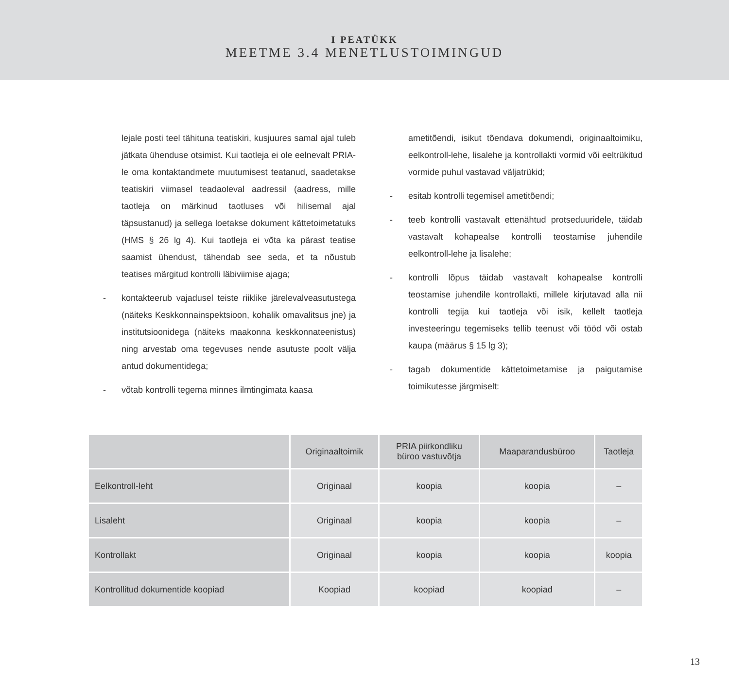I PEATÜKK
MEETME 3.4 MENETLUSTOIMINGUD
lejale posti teel tähituna teatiskiri, kusjuures samal ajal tuleb jätkata ühenduse otsimist. Kui taotleja ei ole eelnevalt PRIA-le oma kontaktandmete muutumisest teatanud, saadetakse teatiskiri viimasel teadaoleval aadressil (aadress, mille taotleja on märkinud taotluses või hilisemal ajal täpsustanud) ja sellega loetakse dokument kättetoimetatuks (HMS § 26 lg 4). Kui taotleja ei võta ka pärast teatise saamist ühendust, tähendab see seda, et ta nõustub teatises märgitud kontrolli läbiviimise ajaga;
- kontakteerub vajadusel teiste riiklike järelevalveasutustega (näiteks Keskkonnainspektsioon, kohalik omavalitsus jne) ja institutsioonidega (näiteks maakonna keskkonnateenistus) ning arvestab oma tegevuses nende asutuste poolt välja antud dokumentidega;
- võtab kontrolli tegema minnes ilmtingimata kaasa
ametitõendi, isikut tõendava dokumendi, originaaltoimiku, eelkontroll-lehe, lisalehe ja kontrollakti vormid või eeltrükitud vormide puhul vastavad väljatrükid;
- esitab kontrolli tegemisel ametitõendi;
- teeb kontrolli vastavalt ettenähtud protseduuridele, täidab vastavalt kohapealse kontrolli teostamise juhendile eelkontroll-lehe ja lisalehe;
- kontrolli lõpus täidab vastavalt kohapealse kontrolli teostamise juhendile kontrollakti, millele kirjutavad alla nii kontrolli tegija kui taotleja või isik, kellelt taotleja investeeringu tegemiseks tellib teenust või tööd või ostab kaupa (määrus § 15 lg 3);
- tagab dokumentide kättetoimetamise ja paigutamise toimikutesse järgmiselt:
| | Originaaltoimik | PRIA piirkondliku büroo vastuvõtja | Maaparandusbüroo | Taotleja |
| --- | --- | --- | --- | --- |
| Eelkontroll-leht | Originaal | koopia | koopia | – |
| Lisaleht | Originaal | koopia | koopia | – |
| Kontrollakt | Originaal | koopia | koopia | koopia |
| Kontrollitud dokumentide koopiad | Koopiad | koopiad | koopiad | – |
13